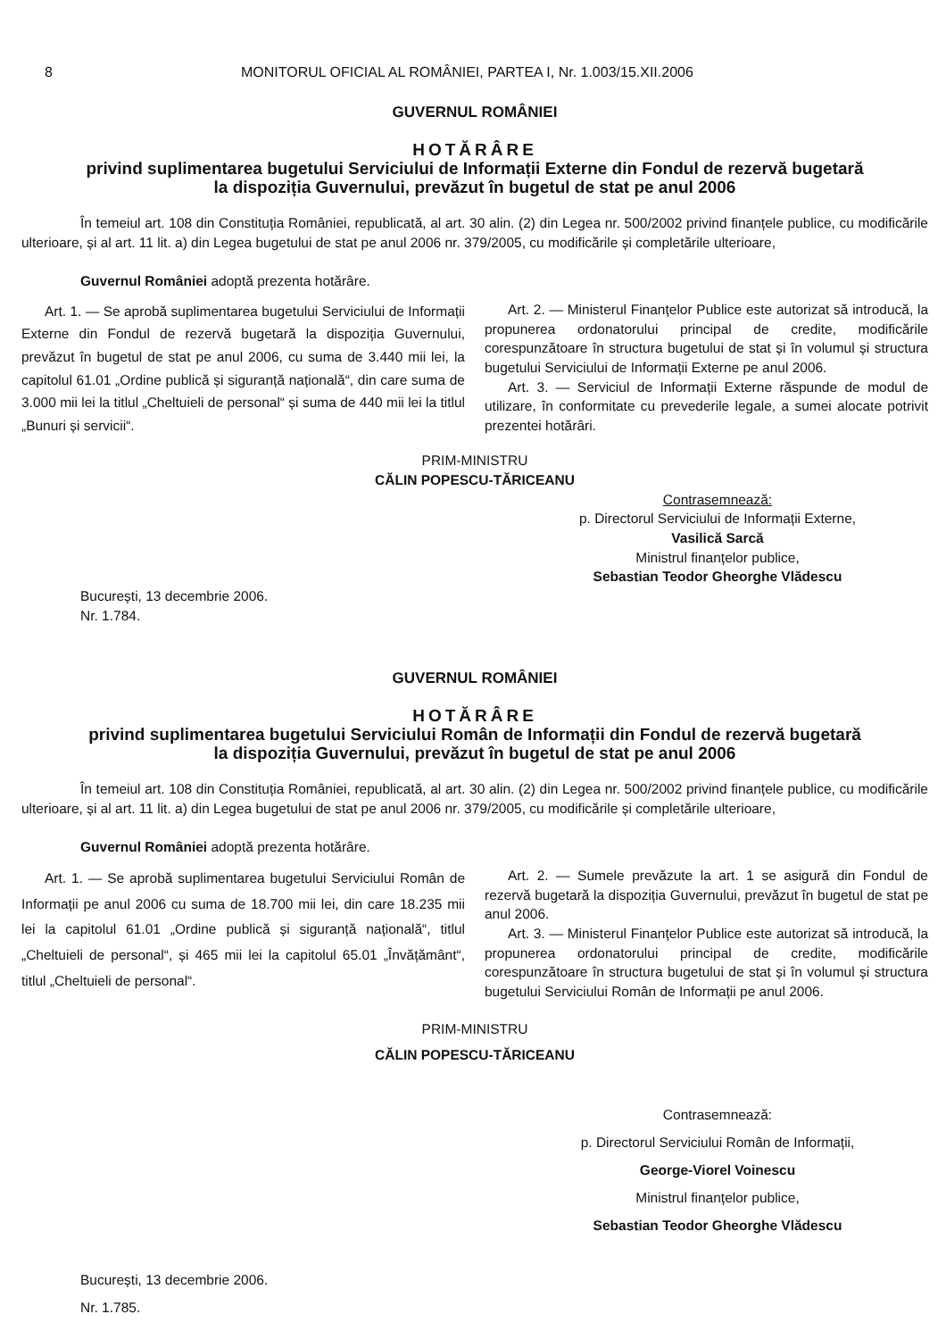8 MONITORUL OFICIAL AL ROMÂNIEI, PARTEA I, Nr. 1.003/15.XII.2006
GUVERNUL ROMÂNIEI
HOTĂRÂRE
privind suplimentarea bugetului Serviciului de Informații Externe din Fondul de rezervă bugetară
la dispoziția Guvernului, prevăzut în bugetul de stat pe anul 2006
În temeiul art. 108 din Constituția României, republicată, al art. 30 alin. (2) din Legea nr. 500/2002 privind finanțele publice, cu modificările ulterioare, și al art. 11 lit. a) din Legea bugetului de stat pe anul 2006 nr. 379/2005, cu modificările și completările ulterioare,
Guvernul României adoptă prezenta hotărâre.
Art. 1. — Se aprobă suplimentarea bugetului Serviciului de Informații Externe din Fondul de rezervă bugetară la dispoziția Guvernului, prevăzut în bugetul de stat pe anul 2006, cu suma de 3.440 mii lei, la capitolul 61.01 „Ordine publică și siguranță națională“, din care suma de 3.000 mii lei la titlul „Cheltuieli de personal“ și suma de 440 mii lei la titlul „Bunuri și servicii“.
Art. 2. — Ministerul Finanțelor Publice este autorizat să introducă, la propunerea ordonatorului principal de credite, modificările corespunzătoare în structura bugetului de stat și în volumul și structura bugetului Serviciului de Informații Externe pe anul 2006.
Art. 3. — Serviciul de Informații Externe răspunde de modul de utilizare, în conformitate cu prevederile legale, a sumei alocate potrivit prezentei hotărâri.
PRIM-MINISTRU
CĂLIN POPESCU-TĂRICEANU
Contrasemnează:
p. Directorul Serviciului de Informații Externe,
Vasilică Sarcă
Ministrul finanțelor publice,
Sebastian Teodor Gheorghe Vlădescu
București, 13 decembrie 2006.
Nr. 1.784.
GUVERNUL ROMÂNIEI
HOTĂRÂRE
privind suplimentarea bugetului Serviciului Român de Informații din Fondul de rezervă bugetară
la dispoziția Guvernului, prevăzut în bugetul de stat pe anul 2006
În temeiul art. 108 din Constituția României, republicată, al art. 30 alin. (2) din Legea nr. 500/2002 privind finanțele publice, cu modificările ulterioare, și al art. 11 lit. a) din Legea bugetului de stat pe anul 2006 nr. 379/2005, cu modificările și completările ulterioare,
Guvernul României adoptă prezenta hotărâre.
Art. 1. — Se aprobă suplimentarea bugetului Serviciului Român de Informații pe anul 2006 cu suma de 18.700 mii lei, din care 18.235 mii lei la capitolul 61.01 „Ordine publică și siguranță națională“, titlul „Cheltuieli de personal“, și 465 mii lei la capitolul 65.01 „Învățământ“, titlul „Cheltuieli de personal“.
Art. 2. — Sumele prevăzute la art. 1 se asigură din Fondul de rezervă bugetară la dispoziția Guvernului, prevăzut în bugetul de stat pe anul 2006.
Art. 3. — Ministerul Finanțelor Publice este autorizat să introducă, la propunerea ordonatorului principal de credite, modificările corespunzătoare în structura bugetului de stat și în volumul și structura bugetului Serviciului Român de Informații pe anul 2006.
PRIM-MINISTRU
CĂLIN POPESCU-TĂRICEANU
Contrasemnează:
p. Directorul Serviciului Român de Informații,
George-Viorel Voinescu
Ministrul finanțelor publice,
Sebastian Teodor Gheorghe Vlădescu
București, 13 decembrie 2006.
Nr. 1.785.